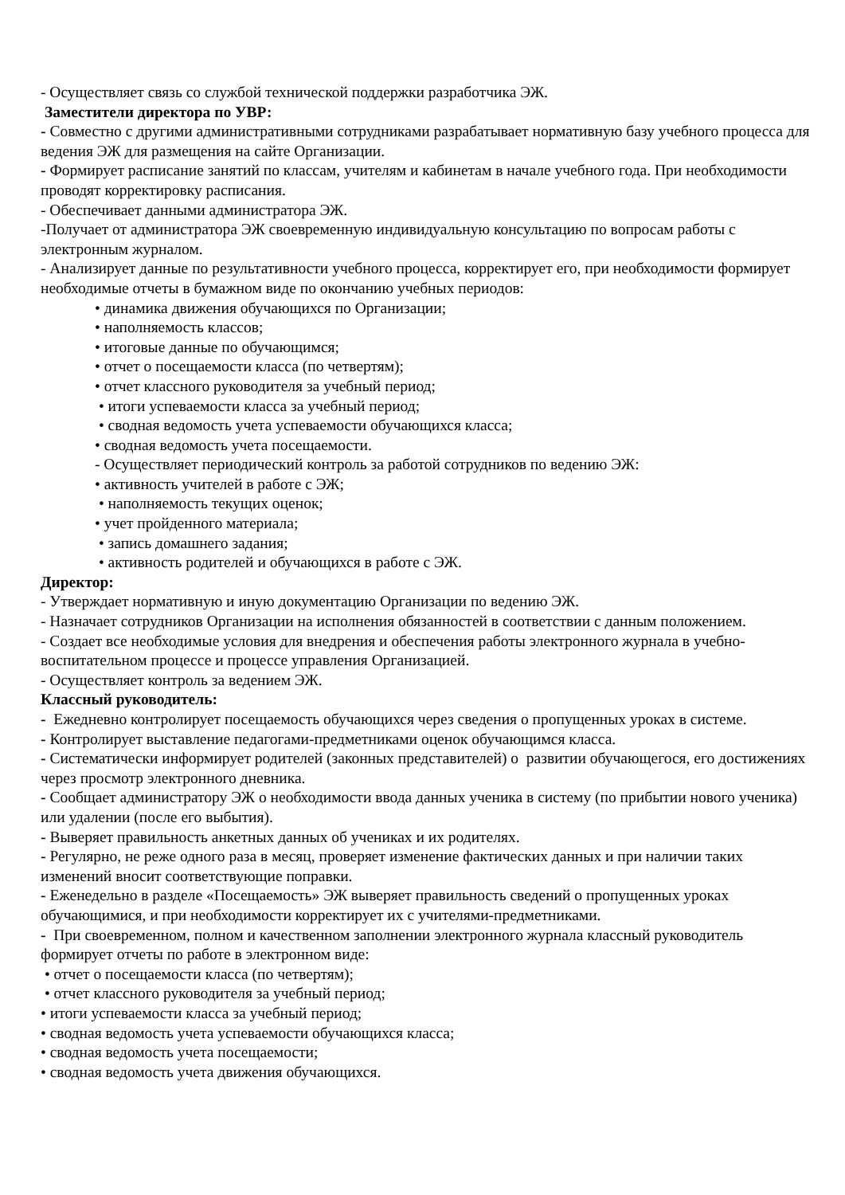- Осуществляет связь со службой технической поддержки разработчика ЭЖ.
Заместители директора по УВР:
- Совместно с другими административными сотрудниками разрабатывает нормативную базу учебного процесса для ведения ЭЖ для размещения на сайте Организации.
- Формирует расписание занятий по классам, учителям и кабинетам в начале учебного года. При необходимости проводят корректировку расписания.
- Обеспечивает данными администратора ЭЖ.
-Получает от администратора ЭЖ своевременную индивидуальную консультацию по вопросам работы с электронным журналом.
- Анализирует данные по результативности учебного процесса, корректирует его, при необходимости формирует необходимые отчеты в бумажном виде по окончанию учебных периодов:
• динамика движения обучающихся по Организации;
• наполняемость классов;
• итоговые данные по обучающимся;
• отчет о посещаемости класса (по четвертям);
• отчет классного руководителя за учебный период;
• итоги успеваемости класса за учебный период;
• сводная ведомость учета успеваемости обучающихся класса;
• сводная ведомость учета посещаемости.
- Осуществляет периодический контроль за работой сотрудников по ведению ЭЖ:
• активность учителей в работе с ЭЖ;
• наполняемость текущих оценок;
• учет пройденного материала;
• запись домашнего задания;
• активность родителей и обучающихся в работе с ЭЖ.
Директор:
- Утверждает нормативную и иную документацию Организации по ведению ЭЖ.
- Назначает сотрудников Организации на исполнения обязанностей в соответствии с данным положением.
- Создает все необходимые условия для внедрения и обеспечения работы электронного журнала в учебно-воспитательном процессе и процессе управления Организацией.
- Осуществляет контроль за ведением ЭЖ.
Классный руководитель:
- Ежедневно контролирует посещаемость обучающихся через сведения о пропущенных уроках в системе.
- Контролирует выставление педагогами-предметниками оценок обучающимся класса.
- Систематически информирует родителей (законных представителей) о развитии обучающегося, его достижениях через просмотр электронного дневника.
- Сообщает администратору ЭЖ о необходимости ввода данных ученика в систему (по прибытии нового ученика) или удалении (после его выбытия).
- Выверяет правильность анкетных данных об учениках и их родителях.
- Регулярно, не реже одного раза в месяц, проверяет изменение фактических данных и при наличии таких изменений вносит соответствующие поправки.
- Еженедельно в разделе «Посещаемость» ЭЖ выверяет правильность сведений о пропущенных уроках обучающимися, и при необходимости корректирует их с учителями-предметниками.
- При своевременном, полном и качественном заполнении электронного журнала классный руководитель формирует отчеты по работе в электронном виде:
• отчет о посещаемости класса (по четвертям);
• отчет классного руководителя за учебный период;
• итоги успеваемости класса за учебный период;
• сводная ведомость учета успеваемости обучающихся класса;
• сводная ведомость учета посещаемости;
• сводная ведомость учета движения обучающихся.